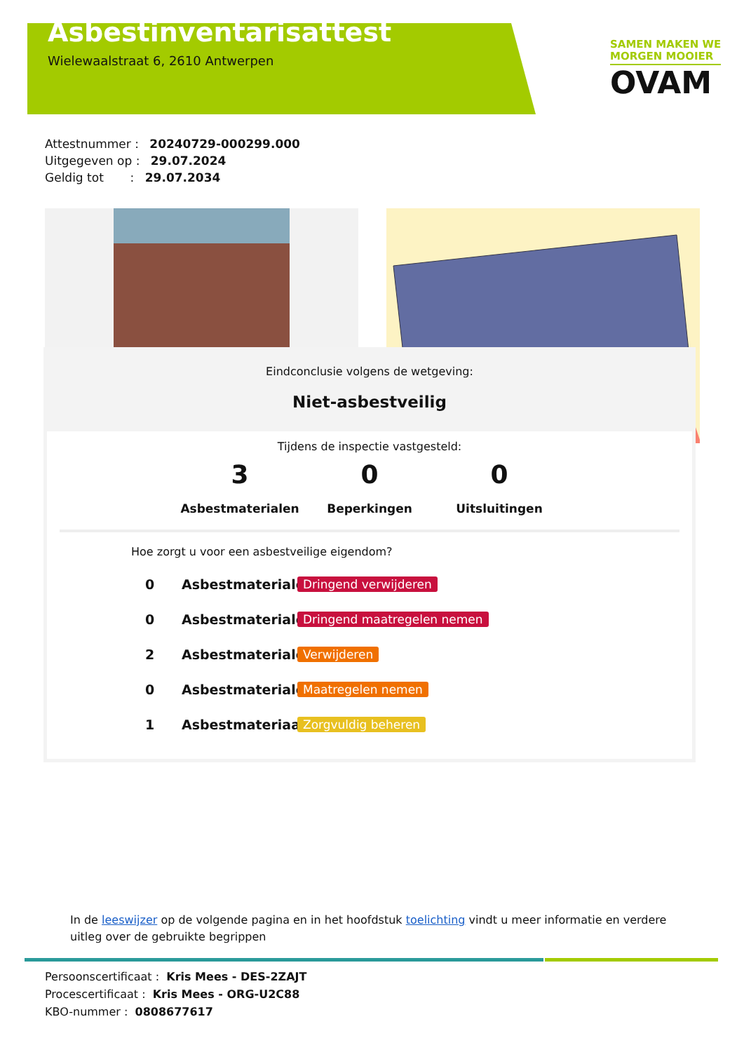Asbestinventarisattest
Wielewaalstraat 6, 2610 Antwerpen
SAMEN MAKEN WE
MORGEN MOOIER
OVAM
Attestnummer : 20240729-000299.000
Uitgegeven op : 29.07.2024
Geldig tot : 29.07.2034
Eindconclusie volgens de wetgeving:
Niet-asbestveilig
Tijdens de inspectie vastgesteld:
3
Asbestmaterialen
0
Beperkingen
0
Uitsluitingen
Hoe zorgt u voor een asbestveilige eigendom?
0 Asbestmaterialen Dringend verwijderen
0 Asbestmaterialen Dringend maatregelen nemen
2 Asbestmaterialen Verwijderen
0 Asbestmaterialen Maatregelen nemen
1 Asbestmateriaal Zorgvuldig beheren
In de leeswijzer op de volgende pagina en in het hoofdstuk toelichting vindt u meer informatie en verdere uitleg over de gebruikte begrippen
Persoonscertificaat : Kris Mees - DES-2ZAJT
Procescertificaat : Kris Mees - ORG-U2C88
KBO-nummer : 0808677617